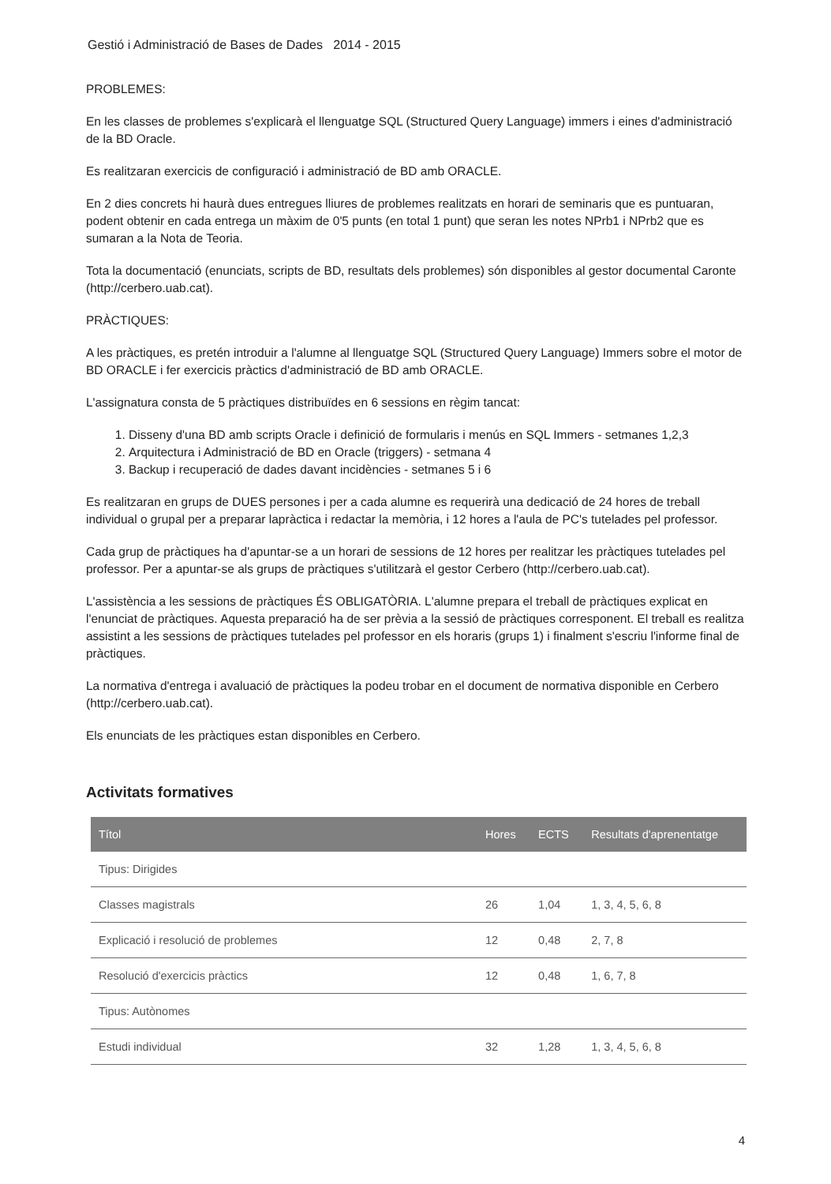Gestió i Administració de Bases de Dades 2014 - 2015
PROBLEMES:
En les classes de problemes s'explicarà el llenguatge SQL (Structured Query Language) immers i eines d'administració de la BD Oracle.
Es realitzaran exercicis de configuració i administració de BD amb ORACLE.
En 2 dies concrets hi haurà dues entregues lliures de problemes realitzats en horari de seminaris que es puntuaran, podent obtenir en cada entrega un màxim de 0'5 punts (en total 1 punt) que seran les notes NPrb1 i NPrb2 que es sumaran a la Nota de Teoria.
Tota la documentació (enunciats, scripts de BD, resultats dels problemes) són disponibles al gestor documental Caronte (http://cerbero.uab.cat).
PRÀCTIQUES:
A les pràctiques, es pretén introduir a l'alumne al llenguatge SQL (Structured Query Language) Immers sobre el motor de BD ORACLE i fer exercicis pràctics d'administració de BD amb ORACLE.
L'assignatura consta de 5 pràctiques distribuïdes en 6 sessions en règim tancat:
1. Disseny d'una BD amb scripts Oracle i definició de formularis i menús en SQL Immers - setmanes 1,2,3
2. Arquitectura i Administració de BD en Oracle (triggers) - setmana 4
3. Backup i recuperació de dades davant incidències - setmanes 5 i 6
Es realitzaran en grups de DUES persones i per a cada alumne es requerirà una dedicació de 24 hores de treball individual o grupal per a preparar lapràctica i redactar la memòria, i 12 hores a l'aula de PC's tutelades pel professor.
Cada grup de pràctiques ha d'apuntar-se a un horari de sessions de 12 hores per realitzar les pràctiques tutelades pel professor. Per a apuntar-se als grups de pràctiques s'utilitzarà el gestor Cerbero (http://cerbero.uab.cat).
L'assistència a les sessions de pràctiques ÉS OBLIGATÒRIA. L'alumne prepara el treball de pràctiques explicat en l'enunciat de pràctiques. Aquesta preparació ha de ser prèvia a la sessió de pràctiques corresponent. El treball es realitza assistint a les sessions de pràctiques tutelades pel professor en els horaris (grups 1) i finalment s'escriu l'informe final de pràctiques.
La normativa d'entrega i avaluació de pràctiques la podeu trobar en el document de normativa disponible en Cerbero (http://cerbero.uab.cat).
Els enunciats de les pràctiques estan disponibles en Cerbero.
Activitats formatives
| Títol | Hores | ECTS | Resultats d'aprenentatge |
| --- | --- | --- | --- |
| Tipus: Dirigides | | | |
| Classes magistrals | 26 | 1,04 | 1, 3, 4, 5, 6, 8 |
| Explicació i resolució de problemes | 12 | 0,48 | 2, 7, 8 |
| Resolució d'exercicis pràctics | 12 | 0,48 | 1, 6, 7, 8 |
| Tipus: Autònomes | | | |
| Estudi individual | 32 | 1,28 | 1, 3, 4, 5, 6, 8 |
4